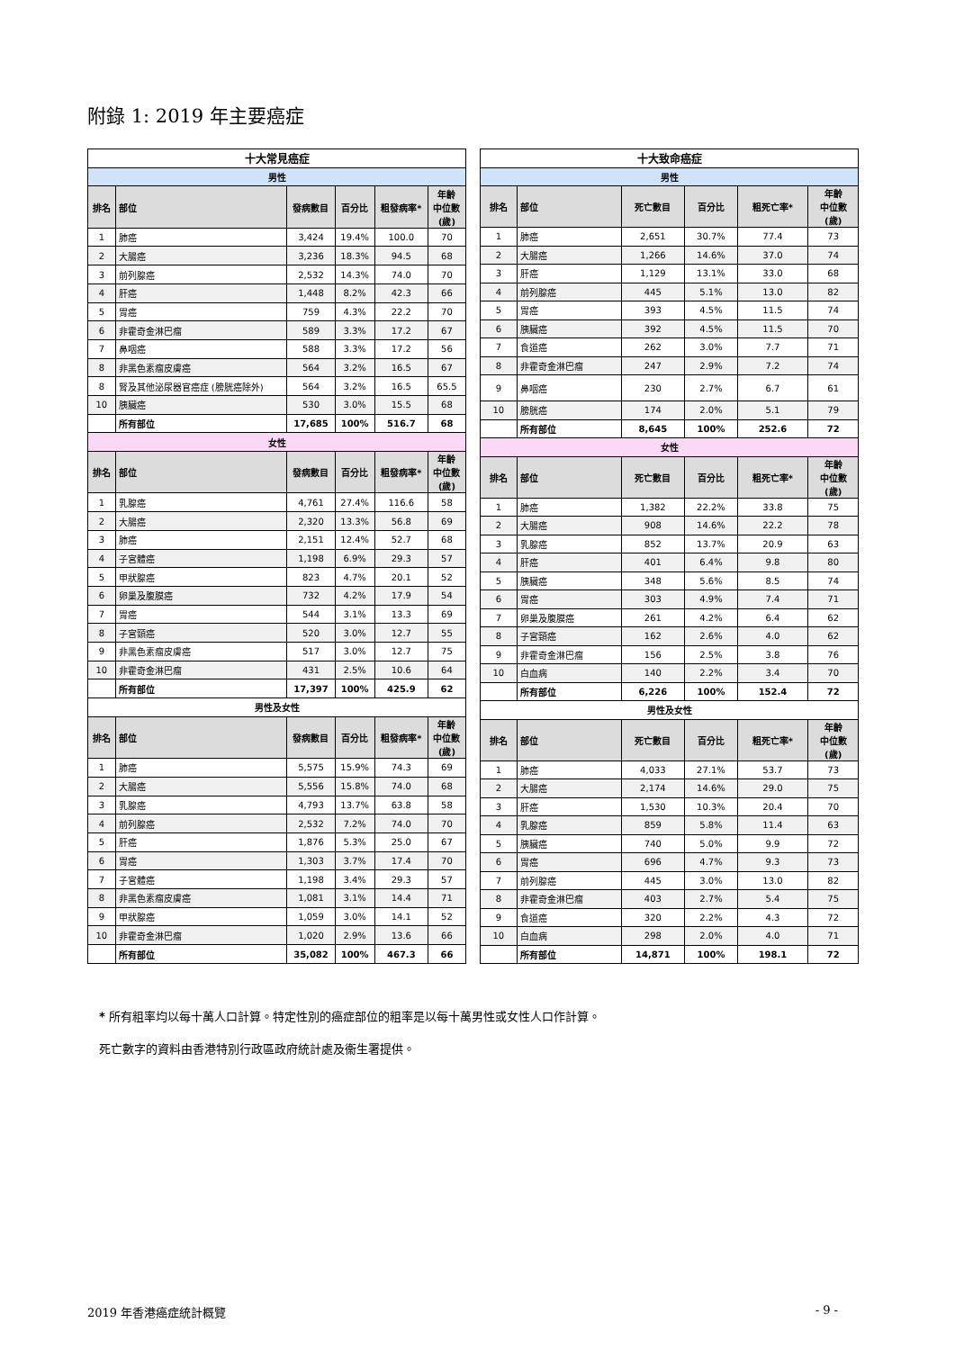附錄 1: 2019 年主要癌症
| 十大常見癌症 | | | | | |
| --- | --- | --- | --- | --- | --- |
| 男性 | | | | | |
| 排名 | 部位 | 發病數目 | 百分比 | 粗發病率* | 年齡 中位數 (歲) |
| 1 | 肺癌 | 3,424 | 19.4% | 100.0 | 70 |
| 2 | 大腸癌 | 3,236 | 18.3% | 94.5 | 68 |
| 3 | 前列腺癌 | 2,532 | 14.3% | 74.0 | 70 |
| 4 | 肝癌 | 1,448 | 8.2% | 42.3 | 66 |
| 5 | 胃癌 | 759 | 4.3% | 22.2 | 70 |
| 6 | 非霍奇金淋巴瘤 | 589 | 3.3% | 17.2 | 67 |
| 7 | 鼻咽癌 | 588 | 3.3% | 17.2 | 56 |
| 8 | 非黑色素瘤皮膚癌 | 564 | 3.2% | 16.5 | 67 |
| 8 | 腎及其他泌尿器官癌症 (膀胱癌除外) | 564 | 3.2% | 16.5 | 65.5 |
| 10 | 胰臟癌 | 530 | 3.0% | 15.5 | 68 |
| | 所有部位 | 17,685 | 100% | 516.7 | 68 |
| 女性 | | | | | |
| 排名 | 部位 | 發病數目 | 百分比 | 粗發病率* | 年齡 中位數 (歲) |
| 1 | 乳腺癌 | 4,761 | 27.4% | 116.6 | 58 |
| 2 | 大腸癌 | 2,320 | 13.3% | 56.8 | 69 |
| 3 | 肺癌 | 2,151 | 12.4% | 52.7 | 68 |
| 4 | 子宮體癌 | 1,198 | 6.9% | 29.3 | 57 |
| 5 | 甲狀腺癌 | 823 | 4.7% | 20.1 | 52 |
| 6 | 卵巢及腹膜癌 | 732 | 4.2% | 17.9 | 54 |
| 7 | 胃癌 | 544 | 3.1% | 13.3 | 69 |
| 8 | 子宮頸癌 | 520 | 3.0% | 12.7 | 55 |
| 9 | 非黑色素瘤皮膚癌 | 517 | 3.0% | 12.7 | 75 |
| 10 | 非霍奇金淋巴瘤 | 431 | 2.5% | 10.6 | 64 |
| | 所有部位 | 17,397 | 100% | 425.9 | 62 |
| 男性及女性 | | | | | |
| 排名 | 部位 | 發病數目 | 百分比 | 粗發病率* | 年齡 中位數 (歲) |
| 1 | 肺癌 | 5,575 | 15.9% | 74.3 | 69 |
| 2 | 大腸癌 | 5,556 | 15.8% | 74.0 | 68 |
| 3 | 乳腺癌 | 4,793 | 13.7% | 63.8 | 58 |
| 4 | 前列腺癌 | 2,532 | 7.2% | 74.0 | 70 |
| 5 | 肝癌 | 1,876 | 5.3% | 25.0 | 67 |
| 6 | 胃癌 | 1,303 | 3.7% | 17.4 | 70 |
| 7 | 子宮體癌 | 1,198 | 3.4% | 29.3 | 57 |
| 8 | 非黑色素瘤皮膚癌 | 1,081 | 3.1% | 14.4 | 71 |
| 9 | 甲狀腺癌 | 1,059 | 3.0% | 14.1 | 52 |
| 10 | 非霍奇金淋巴瘤 | 1,020 | 2.9% | 13.6 | 66 |
| | 所有部位 | 35,082 | 100% | 467.3 | 66 |
| 十大致命癌症 | | | | | |
| --- | --- | --- | --- | --- | --- |
| 男性 | | | | | |
| 排名 | 部位 | 死亡數目 | 百分比 | 粗死亡率* | 年齡 中位數 (歲) |
| 1 | 肺癌 | 2,651 | 30.7% | 77.4 | 73 |
| 2 | 大腸癌 | 1,266 | 14.6% | 37.0 | 74 |
| 3 | 肝癌 | 1,129 | 13.1% | 33.0 | 68 |
| 4 | 前列腺癌 | 445 | 5.1% | 13.0 | 82 |
| 5 | 胃癌 | 393 | 4.5% | 11.5 | 74 |
| 6 | 胰臟癌 | 392 | 4.5% | 11.5 | 70 |
| 7 | 食道癌 | 262 | 3.0% | 7.7 | 71 |
| 8 | 非霍奇金淋巴瘤 | 247 | 2.9% | 7.2 | 74 |
| 9 | 鼻咽癌 | 230 | 2.7% | 6.7 | 61 |
| 10 | 膀胱癌 | 174 | 2.0% | 5.1 | 79 |
| | 所有部位 | 8,645 | 100% | 252.6 | 72 |
| 女性 | | | | | |
| 排名 | 部位 | 死亡數目 | 百分比 | 粗死亡率* | 年齡 中位數 (歲) |
| 1 | 肺癌 | 1,382 | 22.2% | 33.8 | 75 |
| 2 | 大腸癌 | 908 | 14.6% | 22.2 | 78 |
| 3 | 乳腺癌 | 852 | 13.7% | 20.9 | 63 |
| 4 | 肝癌 | 401 | 6.4% | 9.8 | 80 |
| 5 | 胰臟癌 | 348 | 5.6% | 8.5 | 74 |
| 6 | 胃癌 | 303 | 4.9% | 7.4 | 71 |
| 7 | 卵巢及腹膜癌 | 261 | 4.2% | 6.4 | 62 |
| 8 | 子宮頸癌 | 162 | 2.6% | 4.0 | 62 |
| 9 | 非霍奇金淋巴瘤 | 156 | 2.5% | 3.8 | 76 |
| 10 | 白血病 | 140 | 2.2% | 3.4 | 70 |
| | 所有部位 | 6,226 | 100% | 152.4 | 72 |
| 男性及女性 | | | | | |
| 排名 | 部位 | 死亡數目 | 百分比 | 粗死亡率* | 年齡 中位數 (歲) |
| 1 | 肺癌 | 4,033 | 27.1% | 53.7 | 73 |
| 2 | 大腸癌 | 2,174 | 14.6% | 29.0 | 75 |
| 3 | 肝癌 | 1,530 | 10.3% | 20.4 | 70 |
| 4 | 乳腺癌 | 859 | 5.8% | 11.4 | 63 |
| 5 | 胰臟癌 | 740 | 5.0% | 9.9 | 72 |
| 6 | 胃癌 | 696 | 4.7% | 9.3 | 73 |
| 7 | 前列腺癌 | 445 | 3.0% | 13.0 | 82 |
| 8 | 非霍奇金淋巴瘤 | 403 | 2.7% | 5.4 | 75 |
| 9 | 食道癌 | 320 | 2.2% | 4.3 | 72 |
| 10 | 白血病 | 298 | 2.0% | 4.0 | 71 |
| | 所有部位 | 14,871 | 100% | 198.1 | 72 |
* 所有粗率均以每十萬人口計算。特定性別的癌症部位的粗率是以每十萬男性或女性人口作計算。
死亡數字的資料由香港特別行政區政府統計處及衞生署提供。
2019 年香港癌症統計概覽 - 9 -